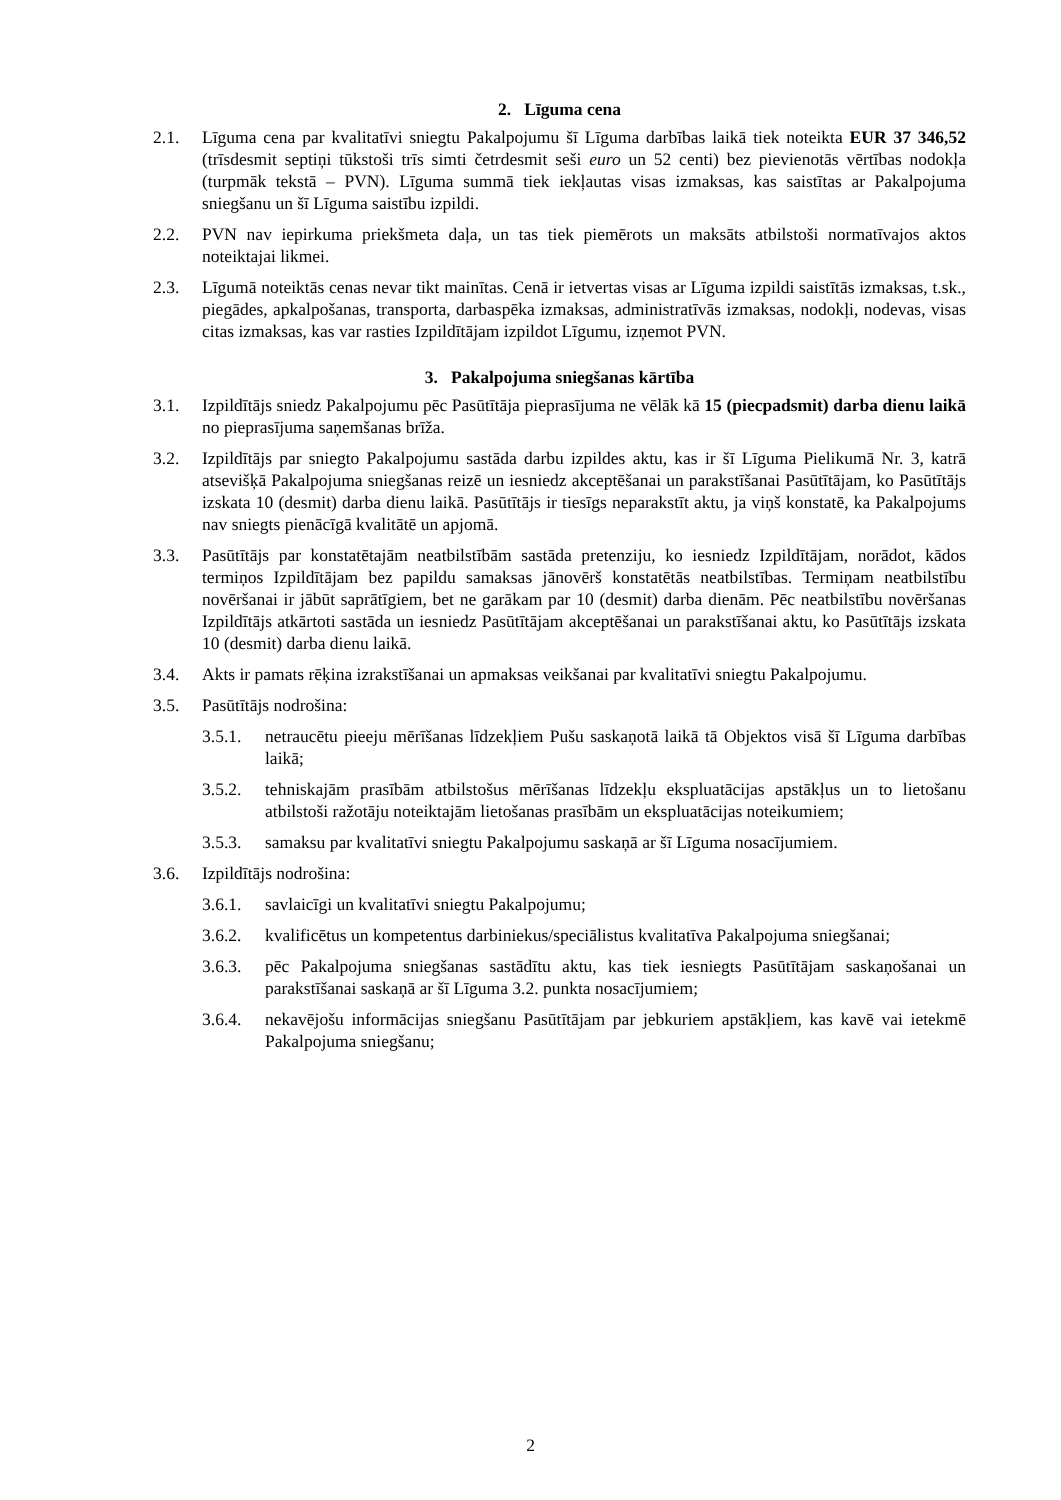2. Līguma cena
2.1. Līguma cena par kvalitatīvi sniegtu Pakalpojumu šī Līguma darbības laikā tiek noteikta EUR 37 346,52 (trīsdesmit septiņi tūkstoši trīs simti četrdesmit seši euro un 52 centi) bez pievienotās vērtības nodokļa (turpmāk tekstā – PVN). Līguma summā tiek iekļautas visas izmaksas, kas saistītas ar Pakalpojuma sniegšanu un šī Līguma saistību izpildi.
2.2. PVN nav iepirkuma priekšmeta daļa, un tas tiek piemērots un maksāts atbilstoši normatīvajos aktos noteiktajai likmei.
2.3. Līgumā noteiktās cenas nevar tikt mainītas. Cenā ir ietvertas visas ar Līguma izpildi saistītās izmaksas, t.sk., piegādes, apkalpošanas, transporta, darbaspēka izmaksas, administratīvās izmaksas, nodokļi, nodevas, visas citas izmaksas, kas var rasties Izpildītājam izpildot Līgumu, izņemot PVN.
3. Pakalpojuma sniegšanas kārtība
3.1. Izpildītājs sniedz Pakalpojumu pēc Pasūtītāja pieprasījuma ne vēlāk kā 15 (piecpadsmit) darba dienu laikā no pieprasījuma saņemšanas brīža.
3.2. Izpildītājs par sniegto Pakalpojumu sastāda darbu izpildes aktu, kas ir šī Līguma Pielikumā Nr. 3, katrā atsevišķā Pakalpojuma sniegšanas reizē un iesniedz akceptēšanai un parakstīšanai Pasūtītājam, ko Pasūtītājs izskata 10 (desmit) darba dienu laikā. Pasūtītājs ir tiesīgs neparakstīt aktu, ja viņš konstatē, ka Pakalpojums nav sniegts pienācīgā kvalitātē un apjomā.
3.3. Pasūtītājs par konstatētajām neatbilstībām sastāda pretenziju, ko iesniedz Izpildītājam, norādot, kādos termiņos Izpildītājam bez papildu samaksas jānovērš konstatētās neatbilstības. Termiņam neatbilstību novēršanai ir jābūt saprātīgiem, bet ne garākam par 10 (desmit) darba dienām. Pēc neatbilstību novēršanas Izpildītājs atkārtoti sastāda un iesniedz Pasūtītājam akceptēšanai un parakstīšanai aktu, ko Pasūtītājs izskata 10 (desmit) darba dienu laikā.
3.4. Akts ir pamats rēķina izrakstīšanai un apmaksas veikšanai par kvalitatīvi sniegtu Pakalpojumu.
3.5. Pasūtītājs nodrošina:
3.5.1. netraucētu pieeju mērīšanas līdzekļiem Pušu saskaņotā laikā tā Objektos visā šī Līguma darbības laikā;
3.5.2. tehniskajām prasībām atbilstošus mērīšanas līdzekļu ekspluatācijas apstākļus un to lietošanu atbilstoši ražotāju noteiktajām lietošanas prasībām un ekspluatācijas noteikumiem;
3.5.3. samaksu par kvalitatīvi sniegtu Pakalpojumu saskaņā ar šī Līguma nosacījumiem.
3.6. Izpildītājs nodrošina:
3.6.1. savlaicīgi un kvalitatīvi sniegtu Pakalpojumu;
3.6.2. kvalificētus un kompetentus darbiniekus/speciālistus kvalitatīva Pakalpojuma sniegšanai;
3.6.3. pēc Pakalpojuma sniegšanas sastādītu aktu, kas tiek iesniegts Pasūtītājam saskaņošanai un parakstīšanai saskaņā ar šī Līguma 3.2. punkta nosacījumiem;
3.6.4. nekavējošu informācijas sniegšanu Pasūtītājam par jebkuriem apstākļiem, kas kavē vai ietekmē Pakalpojuma sniegšanu;
2